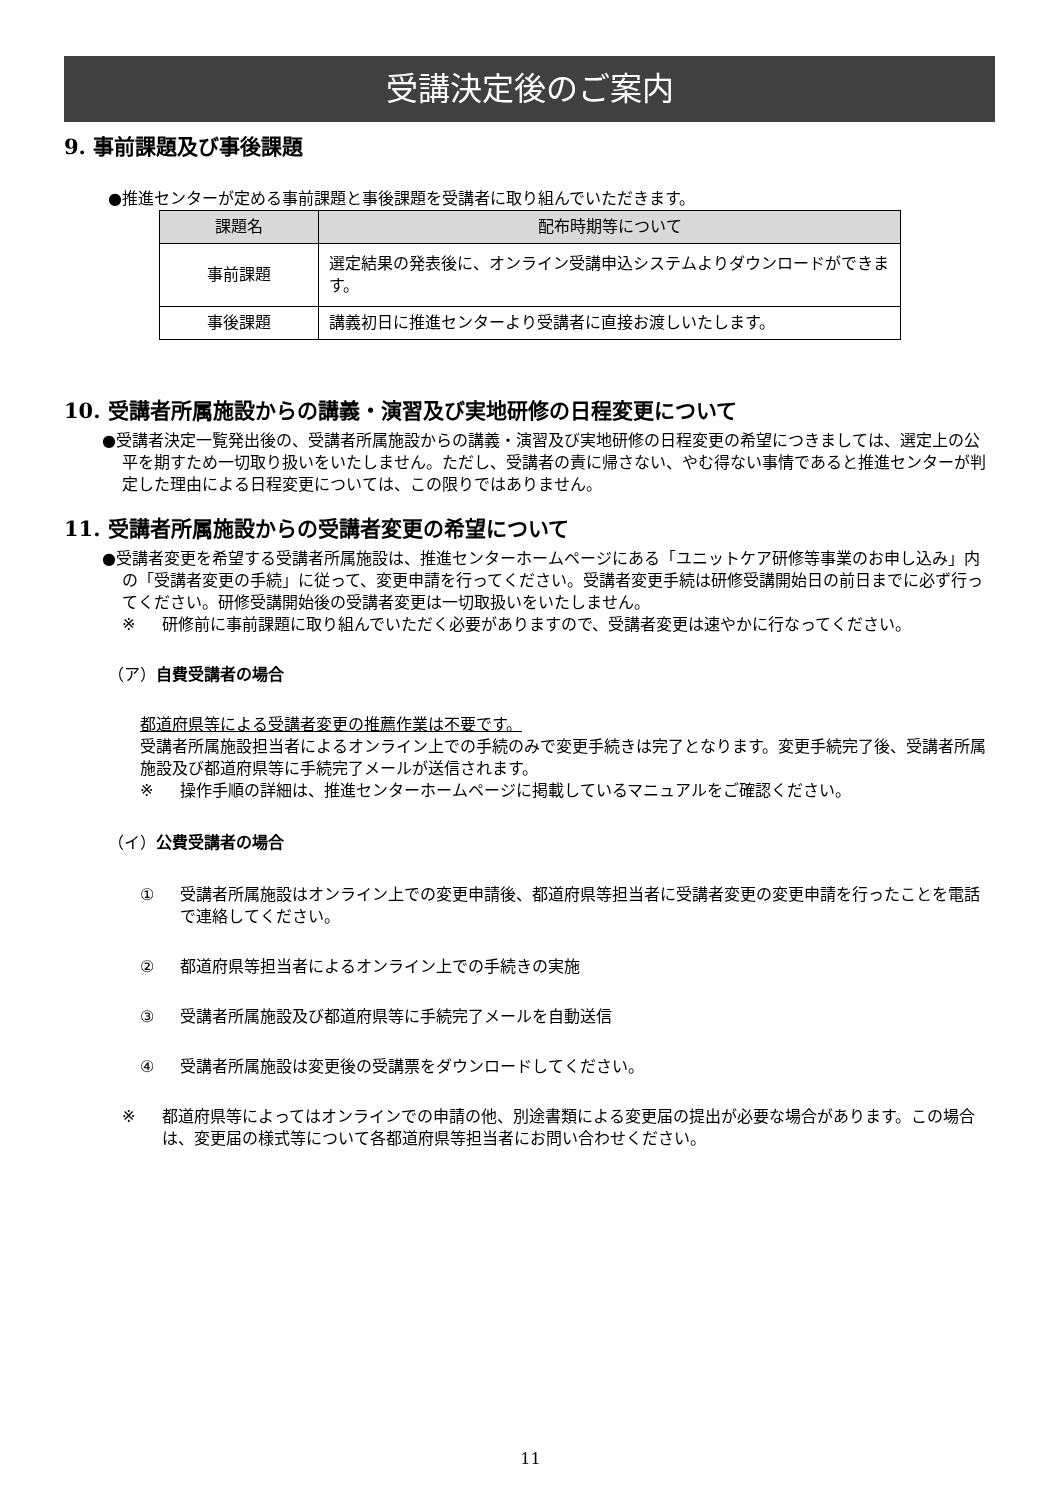受講決定後のご案内
9. 事前課題及び事後課題
●推進センターが定める事前課題と事後課題を受講者に取り組んでいただきます。
| 課題名 | 配布時期等について |
| --- | --- |
| 事前課題 | 選定結果の発表後に、オンライン受講申込システムよりダウンロードができます。 |
| 事後課題 | 講義初日に推進センターより受講者に直接お渡しいたします。 |
10. 受講者所属施設からの講義・演習及び実地研修の日程変更について
●受講者決定一覧発出後の、受講者所属施設からの講義・演習及び実地研修の日程変更の希望につきましては、選定上の公平を期すため一切取り扱いをいたしません。ただし、受講者の責に帰さない、やむ得ない事情であると推進センターが判定した理由による日程変更については、この限りではありません。
11. 受講者所属施設からの受講者変更の希望について
●受講者変更を希望する受講者所属施設は、推進センターホームページにある「ユニットケア研修等事業のお申し込み」内の「受講者変更の手続」に従って、変更申請を行ってください。受講者変更手続は研修受講開始日の前日までに必ず行ってください。研修受講開始後の受講者変更は一切取扱いをいたしません。
※ 研修前に事前課題に取り組んでいただく必要がありますので、受講者変更は速やかに行なってください。
（ア）自費受講者の場合
都道府県等による受講者変更の推薦作業は不要です。
受講者所属施設担当者によるオンライン上での手続のみで変更手続きは完了となります。変更手続完了後、受講者所属施設及び都道府県等に手続完了メールが送信されます。
※ 操作手順の詳細は、推進センターホームページに掲載しているマニュアルをご確認ください。
（イ）公費受講者の場合
① 受講者所属施設はオンライン上での変更申請後、都道府県等担当者に受講者変更の変更申請を行ったことを電話で連絡してください。
② 都道府県等担当者によるオンライン上での手続きの実施
③ 受講者所属施設及び都道府県等に手続完了メールを自動送信
④ 受講者所属施設は変更後の受講票をダウンロードしてください。
※ 都道府県等によってはオンラインでの申請の他、別途書類による変更届の提出が必要な場合があります。この場合は、変更届の様式等について各都道府県等担当者にお問い合わせください。
11